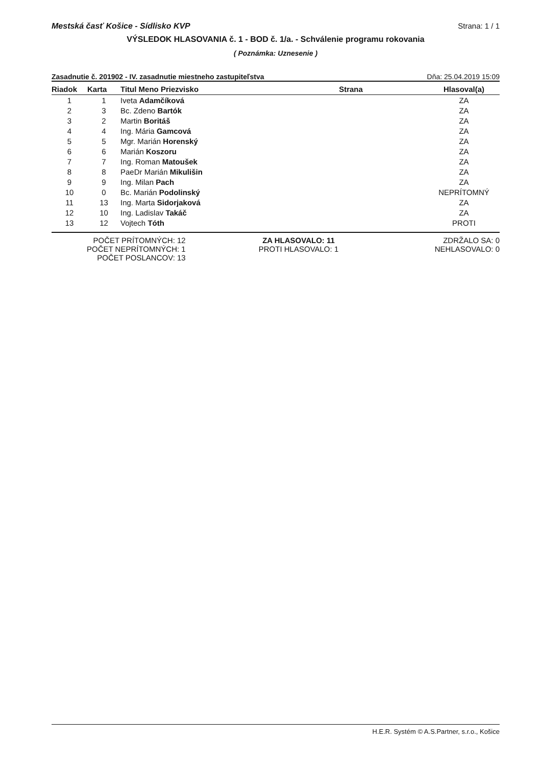Mestská časť Košice - Sídlisko KVP Strana: 1 / 1
VÝSLEDOK HLASOVANIA č. 1 - BOD č. 1/a. - Schválenie programu rokovania
( Poznámka: Uznesenie )
Zasadnutie č. 201902 - IV. zasadnutie miestneho zastupiteľstva Dňa: 25.04.2019 15:09
| Riadok | Karta | Titul Meno Priezvisko | Strana | Hlasoval(a) |
| --- | --- | --- | --- | --- |
| 1 | 1 | Iveta Adamčíková | | ZA |
| 2 | 3 | Bc. Zdeno Bartók | | ZA |
| 3 | 2 | Martin Boritáš | | ZA |
| 4 | 4 | Ing. Mária Gamcová | | ZA |
| 5 | 5 | Mgr. Marián Horenský | | ZA |
| 6 | 6 | Marián Koszoru | | ZA |
| 7 | 7 | Ing. Roman Matoušek | | ZA |
| 8 | 8 | PaeDr Marián Mikulišin | | ZA |
| 9 | 9 | Ing. Milan Pach | | ZA |
| 10 | 0 | Bc. Marián Podolinský | | NEPRÍTOMNÝ |
| 11 | 13 | Ing. Marta Sidorjaková | | ZA |
| 12 | 10 | Ing. Ladislav Takáč | | ZA |
| 13 | 12 | Vojtech Tóth | | PROTI |
POČET PRÍTOMNÝCH: 12
POČET NEPRÍTOMNÝCH: 1
POČET POSLANCOV: 13
ZA HLASOVALO: 11
PROTI HLASOVALO: 1
ZDRŽALO SA: 0
NEHLASOVALO: 0
H.E.R. Systém © A.S.Partner, s.r.o., Košice